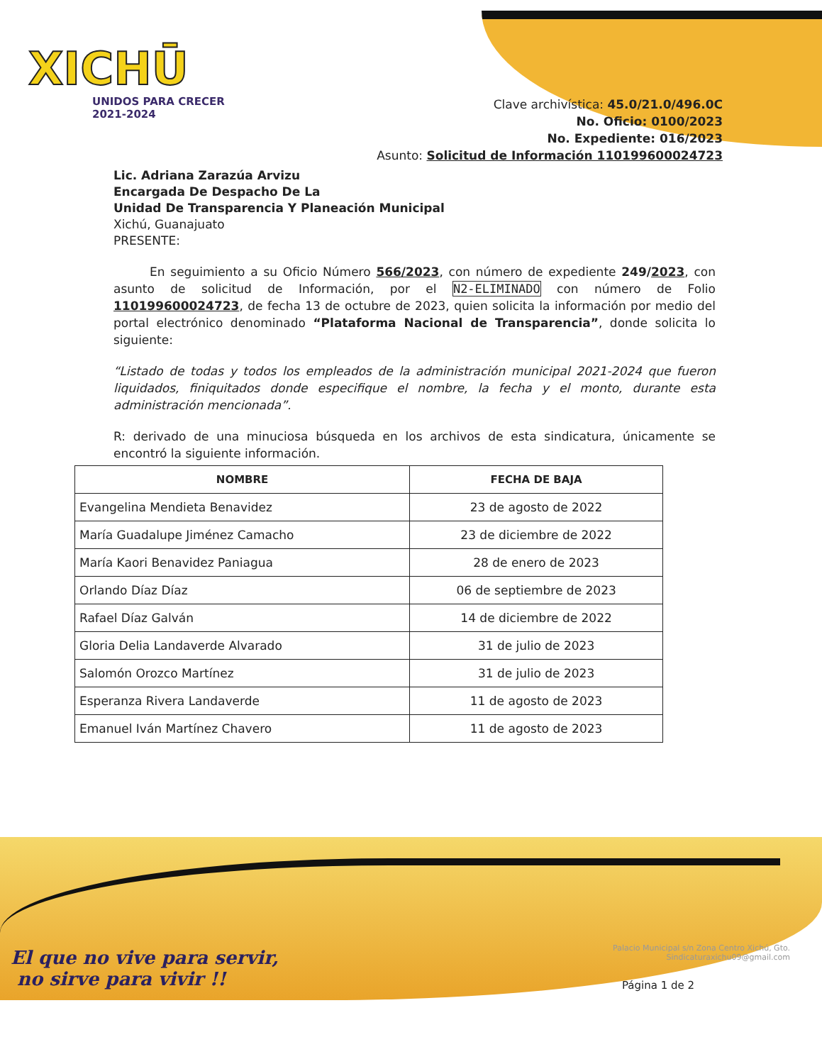XICHŪ
UNIDOS PARA CRECER
2021-2024
Clave archivística: 45.0/21.0/496.0C
No. Oficio: 0100/2023
No. Expediente: 016/2023
Asunto: Solicitud de Información 110199600024723
Lic. Adriana Zarazúa Arvizu
Encargada De Despacho De La
Unidad De Transparencia Y Planeación Municipal
Xichú, Guanajuato
PRESENTE:
   En seguimiento a su Oficio Número 566/2023, con número de expediente 249/2023, con asunto de solicitud de Información, por el N2-ELIMINADO con número de Folio 110199600024723, de fecha 13 de octubre de 2023, quien solicita la información por medio del portal electrónico denominado “Plataforma Nacional de Transparencia”, donde solicita lo siguiente:
“Listado de todas y todos los empleados de la administración municipal 2021-2024 que fueron liquidados, finiquitados donde especifique el nombre, la fecha y el monto, durante esta administración mencionada”.
R: derivado de una minuciosa búsqueda en los archivos de esta sindicatura, únicamente se encontró la siguiente información.
| NOMBRE | FECHA DE BAJA |
| --- | --- |
| Evangelina Mendieta Benavidez | 23 de agosto de 2022 |
| María Guadalupe Jiménez Camacho | 23 de diciembre de 2022 |
| María Kaori Benavidez Paniagua | 28 de enero de 2023 |
| Orlando Díaz Díaz | 06 de septiembre de 2023 |
| Rafael Díaz Galván | 14 de diciembre de 2022 |
| Gloria Delia Landaverde Alvarado | 31 de julio de 2023 |
| Salomón Orozco Martínez | 31 de julio de 2023 |
| Esperanza Rivera Landaverde | 11 de agosto de 2023 |
| Emanuel Iván Martínez Chavero | 11 de agosto de 2023 |
El que no vive para servir,
no sirve para vivir !!
Palacio Municipal s/n Zona Centro Xichú, Gto.
Sindicaturaxichu09@gmail.com
Página 1 de 2